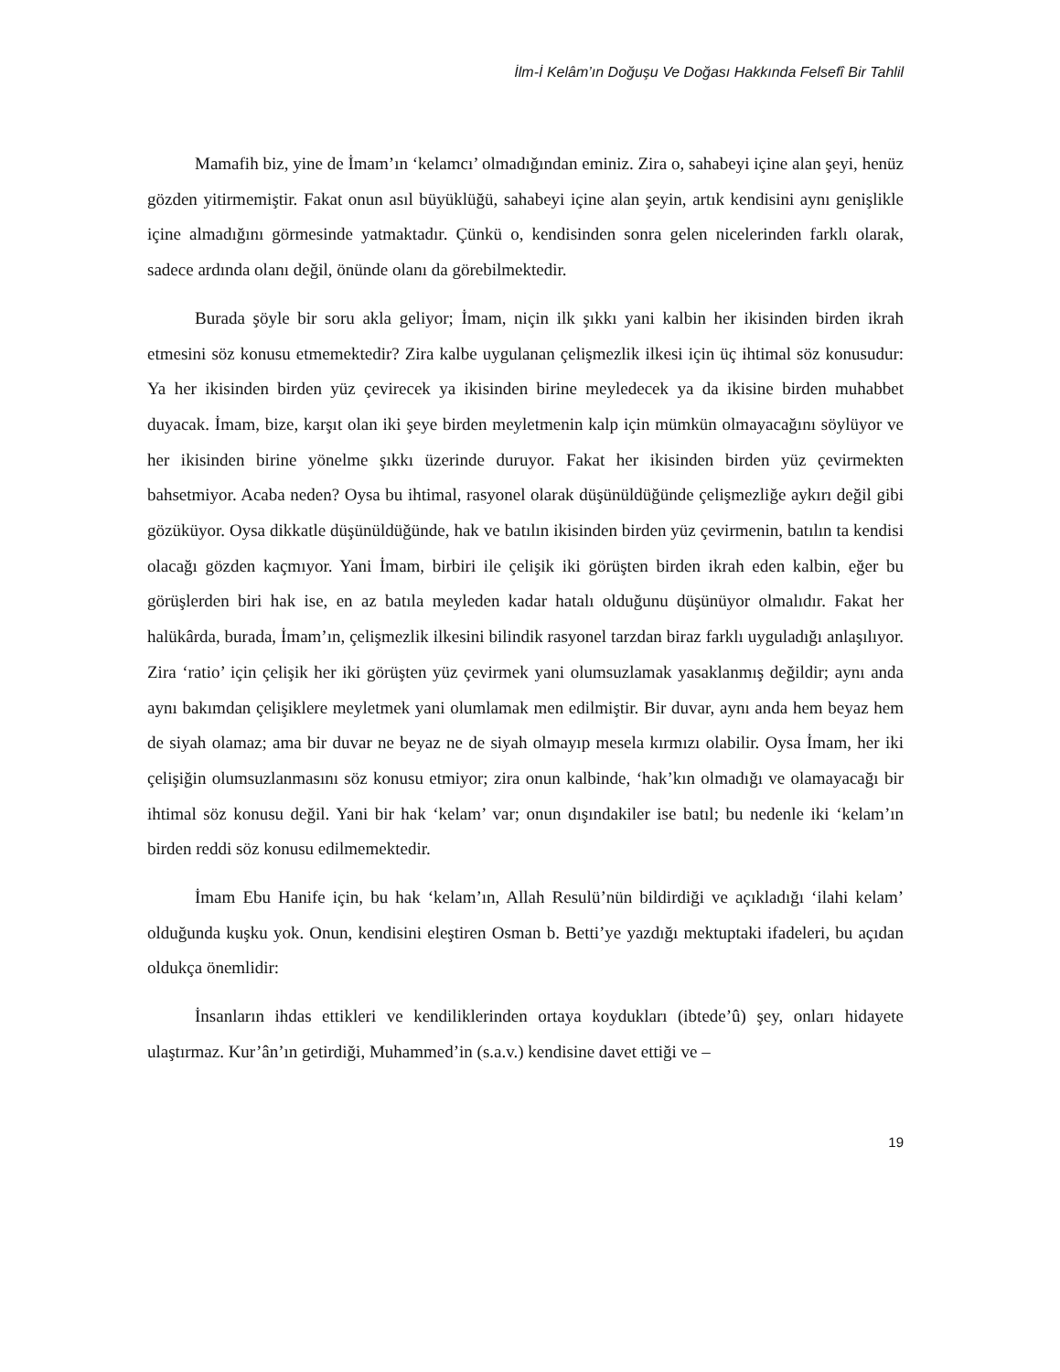İlm-İ Kelâm’ın Doğuşu Ve Doğası Hakkında Felsefî Bir Tahlil
Mamafih biz, yine de İmam’ın ‘kelamcı’ olmadığından eminiz. Zira o, sahabeyi içine alan şeyi, henüz gözden yitirmemiştir. Fakat onun asıl büyüklüğü, sahabeyi içine alan şeyin, artık kendisini aynı genişlikle içine almadığını görmesinde yatmaktadır. Çünkü o, kendisinden sonra gelen nicelerinden farklı olarak, sadece ardında olanı değil, önünde olanı da görebilmektedir.
Burada şöyle bir soru akla geliyor; İmam, niçin ilk şıkkı yani kalbin her ikisinden birden ikrah etmesini söz konusu etmemektedir? Zira kalbe uygulanan çelişmezlik ilkesi için üç ihtimal söz konusudur: Ya her ikisinden birden yüz çevirecek ya ikisinden birine meyledecek ya da ikisine birden muhabbet duyacak. İmam, bize, karşıt olan iki şeye birden meyletmenin kalp için mümkün olmayacağını söylüyor ve her ikisinden birine yönelme şıkkı üzerinde duruyor. Fakat her ikisinden birden yüz çevirmekten bahsetmiyor. Acaba neden? Oysa bu ihtimal, rasyonel olarak düşünüldüğünde çelişmezliğe aykırı değil gibi gözüküyor. Oysa dikkatle düşünüldüğünde, hak ve batılın ikisinden birden yüz çevirmenin, batılın ta kendisi olacağı gözden kaçmıyor. Yani İmam, birbiri ile çelişik iki görüşten birden ikrah eden kalbin, eğer bu görüşlerden biri hak ise, en az batıla meyleden kadar hatalı olduğunu düşünüyor olmalıdır. Fakat her halükârda, burada, İmam’ın, çelişmezlik ilkesini bilindik rasyonel tarzdan biraz farklı uyguladığı anlaşılıyor. Zira ‘ratio’ için çelişik her iki görüşten yüz çevirmek yani olumsuzlamak yasaklanmış değildir; aynı anda aynı bakımdan çelişiklere meyletmek yani olumlamak men edilmiştir. Bir duvar, aynı anda hem beyaz hem de siyah olamaz; ama bir duvar ne beyaz ne de siyah olmayıp mesela kırmızı olabilir. Oysa İmam, her iki çelişiğin olumsuzlanmasını söz konusu etmiyor; zira onun kalbinde, ‘hak’kın olmadığı ve olamayacağı bir ihtimal söz konusu değil. Yani bir hak ‘kelam’ var; onun dışındakiler ise batıl; bu nedenle iki ‘kelam’ın birden reddi söz konusu edilmemektedir.
İmam Ebu Hanife için, bu hak ‘kelam’ın, Allah Resulü’nün bildirdiği ve açıkladığı ‘ilahi kelam’ olduğunda kuşku yok. Onun, kendisini eleştiren Osman b. Betti’ye yazdığı mektuptaki ifadeleri, bu açıdan oldukça önemlidir:
İnsanların ihdas ettikleri ve kendiliklerinden ortaya koydukları (ibtede’û) şey, onları hidayete ulaştırmaz. Kur’ân’ın getirdiği, Muhammed’in (s.a.v.) kendisine davet ettiği ve –
19